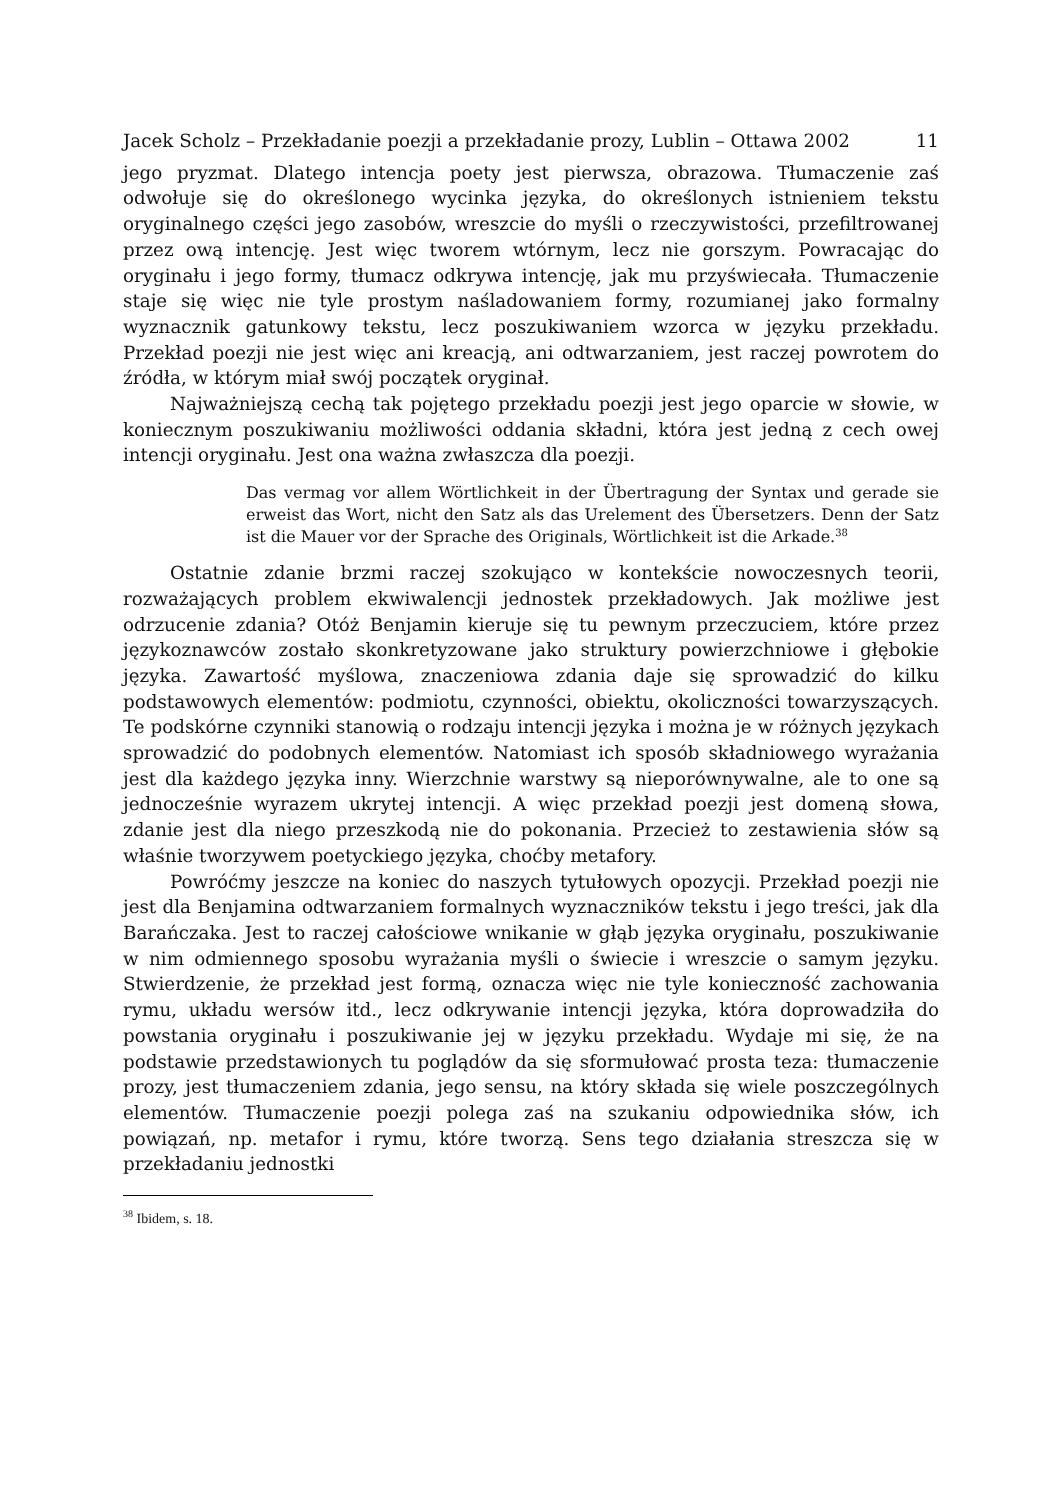Jacek Scholz – Przekładanie poezji a przekładanie prozy, Lublin – Ottawa 2002 11
jego pryzmat. Dlatego intencja poety jest pierwsza, obrazowa. Tłumaczenie zaś odwołuje się do określonego wycinka języka, do określonych istnieniem tekstu oryginalnego części jego zasobów, wreszcie do myśli o rzeczywistości, przefiltrowanej przez ową intencję. Jest więc tworem wtórnym, lecz nie gorszym. Powracając do oryginału i jego formy, tłumacz odkrywa intencję, jak mu przyświecała. Tłumaczenie staje się więc nie tyle prostym naśladowaniem formy, rozumianej jako formalny wyznacznik gatunkowy tekstu, lecz poszukiwaniem wzorca w języku przekładu. Przekład poezji nie jest więc ani kreacją, ani odtwarzaniem, jest raczej powrotem do źródła, w którym miał swój początek oryginał.
Najważniejszą cechą tak pojętego przekładu poezji jest jego oparcie w słowie, w koniecznym poszukiwaniu możliwości oddania składni, która jest jedną z cech owej intencji oryginału. Jest ona ważna zwłaszcza dla poezji.
Das vermag vor allem Wörtlichkeit in der Übertragung der Syntax und gerade sie erweist das Wort, nicht den Satz als das Urelement des Übersetzers. Denn der Satz ist die Mauer vor der Sprache des Originals, Wörtlichkeit ist die Arkade.<sup>38</sup>
Ostatnie zdanie brzmi raczej szokująco w kontekście nowoczesnych teorii, rozważających problem ekwiwalencji jednostek przekładowych. Jak możliwe jest odrzucenie zdania? Otóż Benjamin kieruje się tu pewnym przeczuciem, które przez językoznawców zostało skonkretyzowane jako struktury powierzchniowe i głębokie języka. Zawartość myślowa, znaczeniowa zdania daje się sprowadzić do kilku podstawowych elementów: podmiotu, czynności, obiektu, okoliczności towarzyszących. Te podskórne czynniki stanowią o rodzaju intencji języka i można je w różnych językach sprowadzić do podobnych elementów. Natomiast ich sposób składniowego wyrażania jest dla każdego języka inny. Wierzchnie warstwy są nieporównywalne, ale to one są jednocześnie wyrazem ukrytej intencji. A więc przekład poezji jest domeną słowa, zdanie jest dla niego przeszkodą nie do pokonania. Przecież to zestawienia słów są właśnie tworzywem poetyckiego języka, choćby metafory.
Powróćmy jeszcze na koniec do naszych tytułowych opozycji. Przekład poezji nie jest dla Benjamina odtwarzaniem formalnych wyznaczników tekstu i jego treści, jak dla Barańczaka. Jest to raczej całościowe wnikanie w głąb języka oryginału, poszukiwanie w nim odmiennego sposobu wyrażania myśli o świecie i wreszcie o samym języku. Stwierdzenie, że przekład jest formą, oznacza więc nie tyle konieczność zachowania rymu, układu wersów itd., lecz odkrywanie intencji języka, która doprowadziła do powstania oryginału i poszukiwanie jej w języku przekładu. Wydaje mi się, że na podstawie przedstawionych tu poglądów da się sformułować prosta teza: tłumaczenie prozy, jest tłumaczeniem zdania, jego sensu, na który składa się wiele poszczególnych elementów. Tłumaczenie poezji polega zaś na szukaniu odpowiednika słów, ich powiązań, np. metafor i rymu, które tworzą. Sens tego działania streszcza się w przekładaniu jednostki
<sup>38</sup> Ibidem, s. 18.